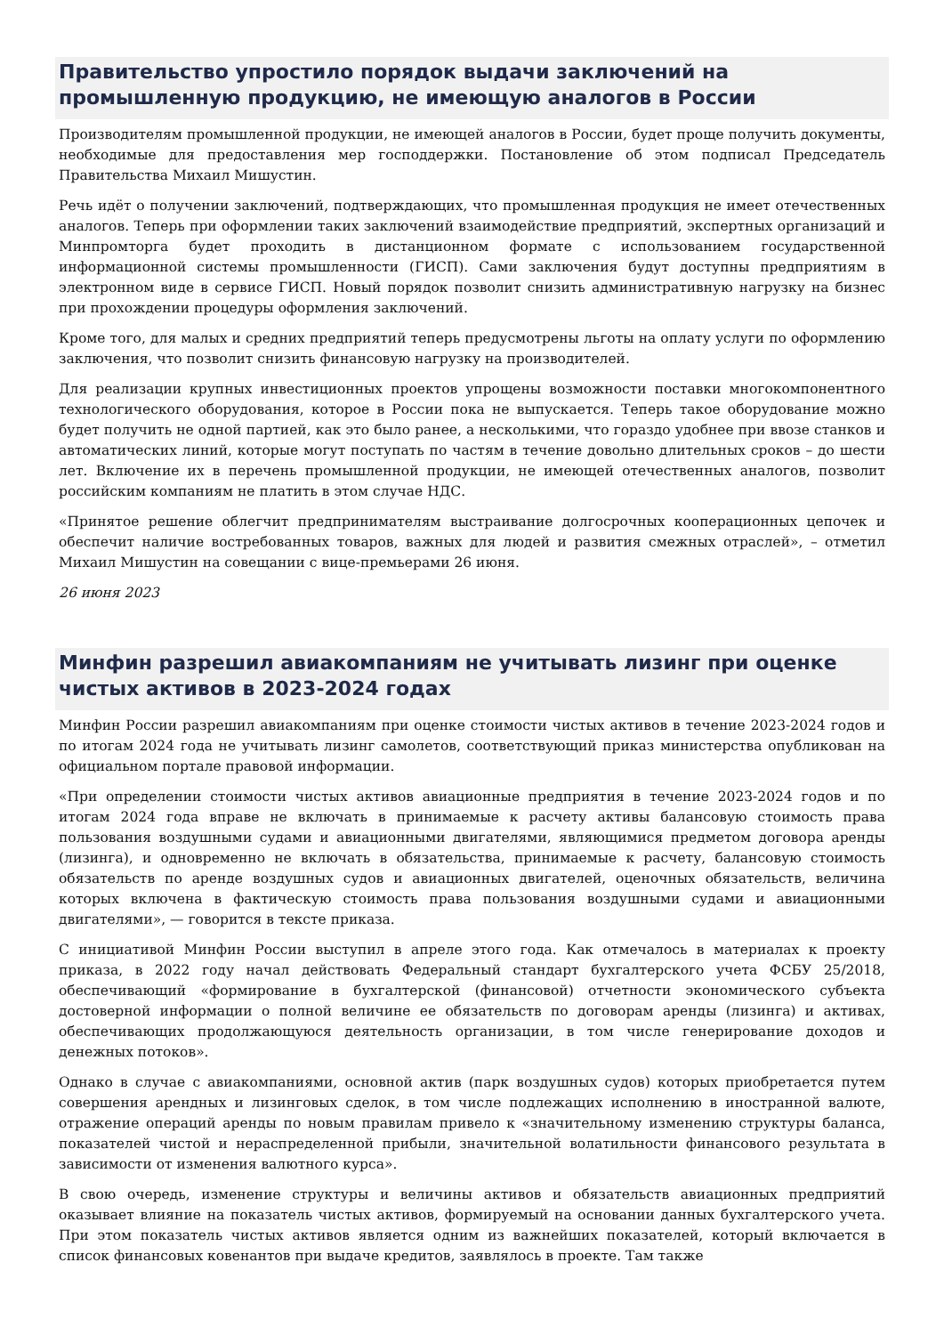Правительство упростило порядок выдачи заключений на промышленную продукцию, не имеющую аналогов в России
Производителям промышленной продукции, не имеющей аналогов в России, будет проще получить документы, необходимые для предоставления мер господдержки. Постановление об этом подписал Председатель Правительства Михаил Мишустин.
Речь идёт о получении заключений, подтверждающих, что промышленная продукция не имеет отечественных аналогов. Теперь при оформлении таких заключений взаимодействие предприятий, экспертных организаций и Минпромторга будет проходить в дистанционном формате с использованием государственной информационной системы промышленности (ГИСП). Сами заключения будут доступны предприятиям в электронном виде в сервисе ГИСП. Новый порядок позволит снизить административную нагрузку на бизнес при прохождении процедуры оформления заключений.
Кроме того, для малых и средних предприятий теперь предусмотрены льготы на оплату услуги по оформлению заключения, что позволит снизить финансовую нагрузку на производителей.
Для реализации крупных инвестиционных проектов упрощены возможности поставки многокомпонентного технологического оборудования, которое в России пока не выпускается. Теперь такое оборудование можно будет получить не одной партией, как это было ранее, а несколькими, что гораздо удобнее при ввозе станков и автоматических линий, которые могут поступать по частям в течение довольно длительных сроков – до шести лет. Включение их в перечень промышленной продукции, не имеющей отечественных аналогов, позволит российским компаниям не платить в этом случае НДС.
«Принятое решение облегчит предпринимателям выстраивание долгосрочных кооперационных цепочек и обеспечит наличие востребованных товаров, важных для людей и развития смежных отраслей», – отметил Михаил Мишустин на совещании с вице-премьерами 26 июня.
26 июня 2023
Минфин разрешил авиакомпаниям не учитывать лизинг при оценке чистых активов в 2023-2024 годах
Минфин России разрешил авиакомпаниям при оценке стоимости чистых активов в течение 2023-2024 годов и по итогам 2024 года не учитывать лизинг самолетов, соответствующий приказ министерства опубликован на официальном портале правовой информации.
«При определении стоимости чистых активов авиационные предприятия в течение 2023-2024 годов и по итогам 2024 года вправе не включать в принимаемые к расчету активы балансовую стоимость права пользования воздушными судами и авиационными двигателями, являющимися предметом договора аренды (лизинга), и одновременно не включать в обязательства, принимаемые к расчету, балансовую стоимость обязательств по аренде воздушных судов и авиационных двигателей, оценочных обязательств, величина которых включена в фактическую стоимость права пользования воздушными судами и авиационными двигателями», — говорится в тексте приказа.
С инициативой Минфин России выступил в апреле этого года. Как отмечалось в материалах к проекту приказа, в 2022 году начал действовать Федеральный стандарт бухгалтерского учета ФСБУ 25/2018, обеспечивающий «формирование в бухгалтерской (финансовой) отчетности экономического субъекта достоверной информации о полной величине ее обязательств по договорам аренды (лизинга) и активах, обеспечивающих продолжающуюся деятельность организации, в том числе генерирование доходов и денежных потоков».
Однако в случае с авиакомпаниями, основной актив (парк воздушных судов) которых приобретается путем совершения арендных и лизинговых сделок, в том числе подлежащих исполнению в иностранной валюте, отражение операций аренды по новым правилам привело к «значительному изменению структуры баланса, показателей чистой и нераспределенной прибыли, значительной волатильности финансового результата в зависимости от изменения валютного курса».
В свою очередь, изменение структуры и величины активов и обязательств авиационных предприятий оказывает влияние на показатель чистых активов, формируемый на основании данных бухгалтерского учета. При этом показатель чистых активов является одним из важнейших показателей, который включается в список финансовых ковенантов при выдаче кредитов, заявлялось в проекте. Там также